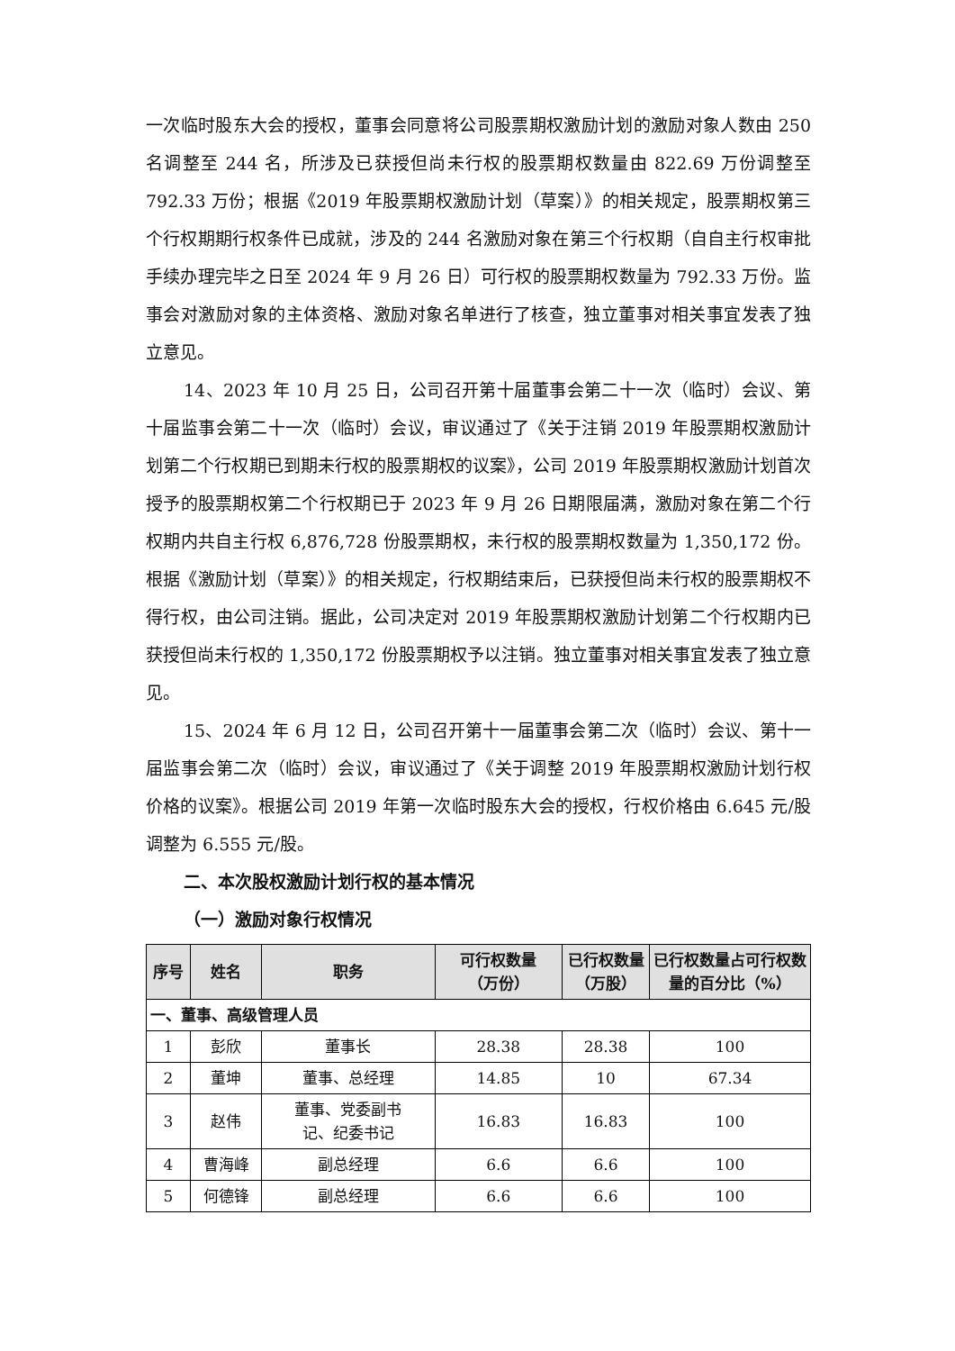一次临时股东大会的授权，董事会同意将公司股票期权激励计划的激励对象人数由 250 名调整至 244 名，所涉及已获授但尚未行权的股票期权数量由 822.69 万份调整至 792.33 万份；根据《2019 年股票期权激励计划（草案）》的相关规定，股票期权第三个行权期期行权条件已成就，涉及的 244 名激励对象在第三个行权期（自自主行权审批手续办理完毕之日至 2024 年 9 月 26 日）可行权的股票期权数量为 792.33 万份。监事会对激励对象的主体资格、激励对象名单进行了核查，独立董事对相关事宜发表了独立意见。
14、2023 年 10 月 25 日，公司召开第十届董事会第二十一次（临时）会议、第十届监事会第二十一次（临时）会议，审议通过了《关于注销 2019 年股票期权激励计划第二个行权期已到期未行权的股票期权的议案》，公司 2019 年股票期权激励计划首次授予的股票期权第二个行权期已于 2023 年 9 月 26 日期限届满，激励对象在第二个行权期内共自主行权 6,876,728 份股票期权，未行权的股票期权数量为 1,350,172 份。根据《激励计划（草案）》的相关规定，行权期结束后，已获授但尚未行权的股票期权不得行权，由公司注销。据此，公司决定对 2019 年股票期权激励计划第二个行权期内已获授但尚未行权的 1,350,172 份股票期权予以注销。独立董事对相关事宜发表了独立意见。
15、2024 年 6 月 12 日，公司召开第十一届董事会第二次（临时）会议、第十一届监事会第二次（临时）会议，审议通过了《关于调整 2019 年股票期权激励计划行权价格的议案》。根据公司 2019 年第一次临时股东大会的授权，行权价格由 6.645 元/股调整为 6.555 元/股。
二、本次股权激励计划行权的基本情况
（一）激励对象行权情况
| 序号 | 姓名 | 职务 | 可行权数量 （万份） | 已行权数量（万股） | 已行权数量占可行权数量的百分比（%） |
| --- | --- | --- | --- | --- | --- |
| 一、董事、高级管理人员 | | | | | |
| 1 | 彭欣 | 董事长 | 28.38 | 28.38 | 100 |
| 2 | 董坤 | 董事、总经理 | 14.85 | 10 | 67.34 |
| 3 | 赵伟 | 董事、党委副书 记、纪委书记 | 16.83 | 16.83 | 100 |
| 4 | 曹海峰 | 副总经理 | 6.6 | 6.6 | 100 |
| 5 | 何德锋 | 副总经理 | 6.6 | 6.6 | 100 |